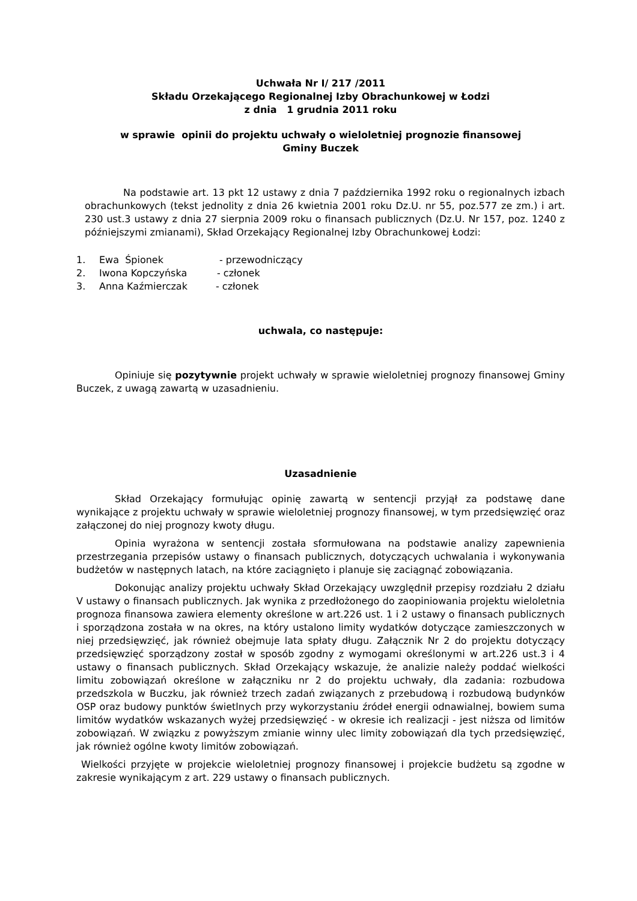Uchwała Nr I/ 217 /2011
Składu Orzekającego Regionalnej Izby Obrachunkowej w Łodzi
z dnia 1 grudnia 2011 roku
w sprawie opinii do projektu uchwały o wieloletniej prognozie finansowej
Gminy Buczek
Na podstawie art. 13 pkt 12 ustawy z dnia 7 października 1992 roku o regionalnych izbach obrachunkowych (tekst jednolity z dnia 26 kwietnia 2001 roku Dz.U. nr 55, poz.577 ze zm.) i art. 230 ust.3 ustawy z dnia 27 sierpnia 2009 roku o finansach publicznych (Dz.U. Nr 157, poz. 1240 z późniejszymi zmianami), Skład Orzekający Regionalnej Izby Obrachunkowej Łodzi:
1. Ewa Śpionek - przewodniczący
2. Iwona Kopczyńska - członek
3. Anna Kaźmierczak - członek
uchwala, co następuje:
Opiniuje się pozytywnie projekt uchwały w sprawie wieloletniej prognozy finansowej Gminy Buczek, z uwagą zawartą w uzasadnieniu.
Uzasadnienie
Skład Orzekający formułując opinię zawartą w sentencji przyjął za podstawę dane wynikające z projektu uchwały w sprawie wieloletniej prognozy finansowej, w tym przedsięwzięć oraz załączonej do niej prognozy kwoty długu.
Opinia wyrażona w sentencji została sformułowana na podstawie analizy zapewnienia przestrzegania przepisów ustawy o finansach publicznych, dotyczących uchwalania i wykonywania budżetów w następnych latach, na które zaciągnięto i planuje się zaciągnąć zobowiązania.
Dokonując analizy projektu uchwały Skład Orzekający uwzględnił przepisy rozdziału 2 działu V ustawy o finansach publicznych. Jak wynika z przedłożonego do zaopiniowania projektu wieloletnia prognoza finansowa zawiera elementy określone w art.226 ust. 1 i 2 ustawy o finansach publicznych i sporządzona została w na okres, na który ustalono limity wydatków dotyczące zamieszczonych w niej przedsięwzięć, jak również obejmuje lata spłaty długu. Załącznik Nr 2 do projektu dotyczący przedsięwzięć sporządzony został w sposób zgodny z wymogami określonymi w art.226 ust.3 i 4 ustawy o finansach publicznych. Skład Orzekający wskazuje, że analizie należy poddać wielkości limitu zobowiązań określone w załączniku nr 2 do projektu uchwały, dla zadania: rozbudowa przedszkola w Buczku, jak również trzech zadań związanych z przebudową i rozbudową budynków OSP oraz budowy punktów świetlnych przy wykorzystaniu źródeł energii odnawialnej, bowiem suma limitów wydatków wskazanych wyżej przedsięwzięć - w okresie ich realizacji - jest niższa od limitów zobowiązań. W związku z powyższym zmianie winny ulec limity zobowiązań dla tych przedsięwzięć, jak również ogólne kwoty limitów zobowiązań.
Wielkości przyjęte w projekcie wieloletniej prognozy finansowej i projekcie budżetu są zgodne w zakresie wynikającym z art. 229 ustawy o finansach publicznych.